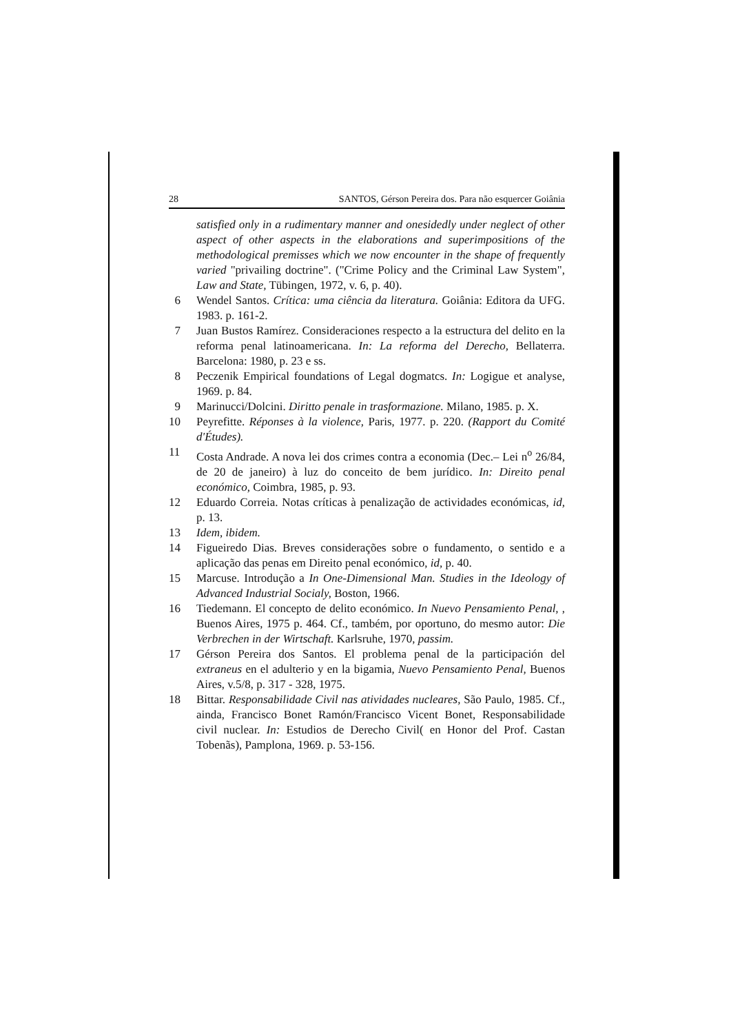28 SANTOS, Gérson Pereira dos. Para não esquercer Goiânia
satisfied only in a rudimentary manner and onesidedly under neglect of other aspect of other aspects in the elaborations and superimpositions of the methodological premisses which we now encounter in the shape of frequently varied "privailing doctrine". ("Crime Policy and the Criminal Law System", Law and State, Tübingen, 1972, v. 6, p. 40).
6 Wendel Santos. Crítica: uma ciência da literatura. Goiânia: Editora da UFG. 1983. p. 161-2.
7 Juan Bustos Ramírez. Consideraciones respecto a la estructura del delito en la reforma penal latinoamericana. In: La reforma del Derecho, Bellaterra. Barcelona: 1980, p. 23 e ss.
8 Peczenik Empirical foundations of Legal dogmatcs. In: Logigue et analyse, 1969. p. 84.
9 Marinucci/Dolcini. Diritto penale in trasformazione. Milano, 1985. p. X.
10 Peyrefitte. Réponses à la violence, Paris, 1977. p. 220. (Rapport du Comité d'Études).
11 Costa Andrade. A nova lei dos crimes contra a economia (Dec.– Lei n<sup>o</sup> 26/84, de 20 de janeiro) à luz do conceito de bem jurídico. In: Direito penal económico, Coimbra, 1985, p. 93.
12 Eduardo Correia. Notas críticas à penalização de actividades económicas, id, p. 13.
13 Idem, ibidem.
14 Figueiredo Dias. Breves considerações sobre o fundamento, o sentido e a aplicação das penas em Direito penal económico, id, p. 40.
15 Marcuse. Introdução a In One-Dimensional Man. Studies in the Ideology of Advanced Industrial Socialy, Boston, 1966.
16 Tiedemann. El concepto de delito económico. In Nuevo Pensamiento Penal, , Buenos Aires, 1975 p. 464. Cf., também, por oportuno, do mesmo autor: Die Verbrechen in der Wirtschaft. Karlsruhe, 1970, passim.
17 Gérson Pereira dos Santos. El problema penal de la participación del extraneus en el adulterio y en la bigamia, Nuevo Pensamiento Penal, Buenos Aires, v.5/8, p. 317 - 328, 1975.
18 Bittar. Responsabilidade Civil nas atividades nucleares, São Paulo, 1985. Cf., ainda, Francisco Bonet Ramón/Francisco Vicent Bonet, Responsabilidade civil nuclear. In: Estudios de Derecho Civil( en Honor del Prof. Castan Tobenãs), Pamplona, 1969. p. 53-156.